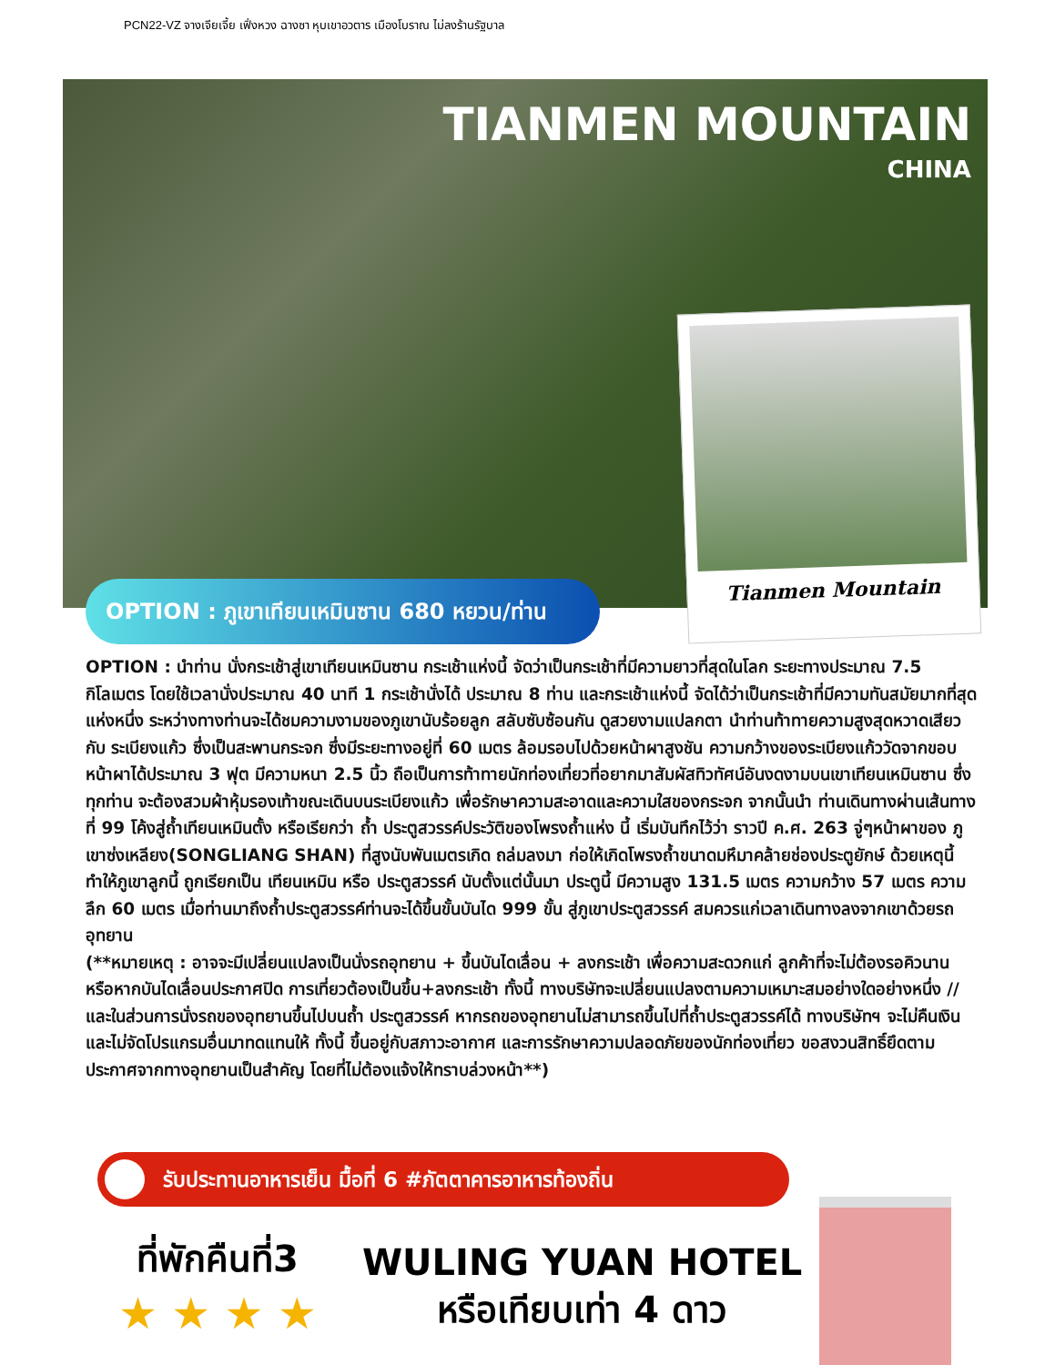PCN22-VZ จางเจียเจี้ย เฟิ่งหวง ฉางซา หุบเขาอวตาร เมืองโบราณ ไม่ลงร้านรัฐบาล
TIANMEN MOUNTAIN
CHINA
Tianmen Mountain
OPTION : ภูเขาเทียนเหมินซาน 680 หยวน/ท่าน
OPTION : นำท่าน นั่งกระเช้าสู่เขาเทียนเหมินซาน กระเช้าแห่งนี้ จัดว่าเป็นกระเช้าที่มีความยาวที่สุดในโลก ระยะทางประมาณ 7.5 กิโลเมตร โดยใช้เวลานั่งประมาณ 40 นาที 1 กระเช้านั่งได้ ประมาณ 8 ท่าน และกระเช้าแห่งนี้ จัดได้ว่าเป็นกระเช้าที่มีความทันสมัยมากที่สุดแห่งหนึ่ง ระหว่างทางท่านจะได้ชมความงามของภูเขานับร้อยลูก สลับซับซ้อนกัน ดูสวยงามแปลกตา นำท่านท้าทายความสูงสุดหวาดเสียวกับ ระเบียงแก้ว ซึ่งเป็นสะพานกระจก ซึ่งมีระยะทางอยู่ที่ 60 เมตร ล้อมรอบไปด้วยหน้าผาสูงชัน ความกว้างของระเบียงแก้ววัดจากขอบหน้าผาได้ประมาณ 3 ฟุต มีความหนา 2.5 นิ้ว ถือเป็นการท้าทายนักท่องเที่ยวที่อยากมาสัมผัสทิวทัศน์อันงดงามบนเขาเทียนเหมินซาน ซึ่งทุกท่าน จะต้องสวมผ้าหุ้มรองเท้าขณะเดินบนระเบียงแก้ว เพื่อรักษาความสะอาดและความใสของกระจก จากนั้นนำ ท่านเดินทางผ่านเส้นทางที่ 99 โค้งสู่ถ้ำเทียนเหมินตั้ง หรือเรียกว่า ถ้ำ ประตูสวรรค์ประวัติของโพรงถ้ำแห่ง นี้ เริ่มบันทึกไว้ว่า ราวปี ค.ศ. 263 จู่ๆหน้าผาของ ภูเขาซ่งเหลียง(SONGLIANG SHAN) ที่สูงนับพันเมตรเกิด ถล่มลงมา ก่อให้เกิดโพรงถ้ำขนาดมหึมาคล้ายช่องประตูยักษ์ ด้วยเหตุนี้ ทำให้ภูเขาลูกนี้ ถูกเรียกเป็น เทียนเหมิน หรือ ประตูสวรรค์ นับตั้งแต่นั้นมา ประตูนี้ มีความสูง 131.5 เมตร ความกว้าง 57 เมตร ความลึก 60 เมตร เมื่อท่านมาถึงถ้ำประตูสวรรค์ท่านจะได้ขึ้นขั้นบันได 999 ขั้น สู่ภูเขาประตูสวรรค์ สมควรแก่เวลาเดินทางลงจากเขาด้วยรถอุทยาน
(**หมายเหตุ : อาจจะมีเปลี่ยนแปลงเป็นนั่งรถอุทยาน + ขึ้นบันไดเลื่อน + ลงกระเช้า เพื่อความสะดวกแก่ ลูกค้าที่จะไม่ต้องรอคิวนาน หรือหากบันไดเลื่อนประกาศปิด การเที่ยวต้องเป็นขึ้น+ลงกระเช้า ทั้งนี้ ทางบริษัทจะเปลี่ยนแปลงตามความเหมาะสมอย่างใดอย่างหนึ่ง //และในส่วนการนั่งรถของอุทยานขึ้นไปบนถ้ำ ประตูสวรรค์ หากรถของอุทยานไม่สามารถขึ้นไปที่ถ้ำประตูสวรรค์ได้ ทางบริษัทฯ จะไม่คืนเงิน และไม่จัดโปรแกรมอื่นมาทดแทนให้ ทั้งนี้ ขึ้นอยู่กับสภาวะอากาศ และการรักษาความปลอดภัยของนักท่องเที่ยว ขอสงวนสิทธิ์ยึดตามประกาศจากทางอุทยานเป็นสำคัญ โดยที่ไม่ต้องแจ้งให้ทราบล่วงหน้า**)
รับประทานอาหารเย็น มื้อที่ 6 #ภัตตาคารอาหารท้องถิ่น
ที่พักคืนที่3
★ ★ ★ ★
WULING YUAN HOTEL
หรือเทียบเท่า 4 ดาว